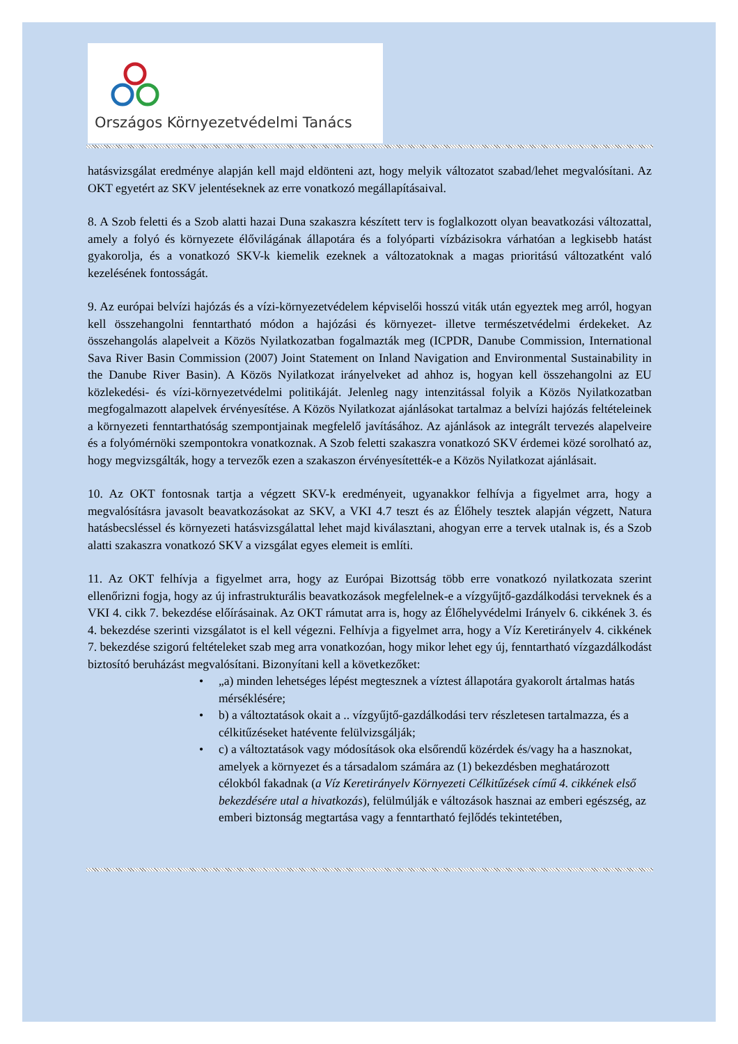Országos Környezetvédelmi Tanács
hatásvizsgálat eredménye alapján kell majd eldönteni azt, hogy melyik változatot szabad/lehet megvalósítani. Az OKT egyetért az SKV jelentéseknek az erre vonatkozó megállapításaival.
8. A Szob feletti és a Szob alatti hazai Duna szakaszra készített terv is foglalkozott olyan beavatkozási változattal, amely a folyó és környezete élővilágának állapotára és a folyóparti vízbázisokra várhatóan a legkisebb hatást gyakorolja, és a vonatkozó SKV-k kiemelik ezeknek a változatoknak a magas prioritású változatként való kezelésének fontosságát.
9. Az európai belvízi hajózás és a vízi-környezetvédelem képviselői hosszú viták után egyeztek meg arról, hogyan kell összehangolni fenntartható módon a hajózási és környezet- illetve természetvédelmi érdekeket. Az összehangolás alapelveit a Közös Nyilatkozatban fogalmazták meg (ICPDR, Danube Commission, International Sava River Basin Commission (2007) Joint Statement on Inland Navigation and Environmental Sustainability in the Danube River Basin). A Közös Nyilatkozat irányelveket ad ahhoz is, hogyan kell összehangolni az EU közlekedési- és vízi-környezetvédelmi politikáját. Jelenleg nagy intenzitással folyik a Közös Nyilatkozatban megfogalmazott alapelvek érvényesítése. A Közös Nyilatkozat ajánlásokat tartalmaz a belvízi hajózás feltételeinek a környezeti fenntarthatóság szempontjainak megfelelő javításához. Az ajánlások az integrált tervezés alapelveire és a folyómérnöki szempontokra vonatkoznak. A Szob feletti szakaszra vonatkozó SKV érdemei közé sorolható az, hogy megvizsgálták, hogy a tervezők ezen a szakaszon érvényesítették-e a Közös Nyilatkozat ajánlásait.
10. Az OKT fontosnak tartja a végzett SKV-k eredményeit, ugyanakkor felhívja a figyelmet arra, hogy a megvalósításra javasolt beavatkozásokat az SKV, a VKI 4.7 teszt és az Élőhely tesztek alapján végzett, Natura hatásbecsléssel és környezeti hatásvizsgálattal lehet majd kiválasztani, ahogyan erre a tervek utalnak is, és a Szob alatti szakaszra vonatkozó SKV a vizsgálat egyes elemeit is említi.
11. Az OKT felhívja a figyelmet arra, hogy az Európai Bizottság több erre vonatkozó nyilatkozata szerint ellenőrizni fogja, hogy az új infrastrukturális beavatkozások megfelelnek-e a vízgyűjtő-gazdálkodási terveknek és a VKI 4. cikk 7. bekezdése előírásainak. Az OKT rámutat arra is, hogy az Élőhelyvédelmi Irányelv 6. cikkének 3. és 4. bekezdése szerinti vizsgálatot is el kell végezni. Felhívja a figyelmet arra, hogy a Víz Keretirányelv 4. cikkének 7. bekezdése szigorú feltételeket szab meg arra vonatkozóan, hogy mikor lehet egy új, fenntartható vízgazdálkodást biztosító beruházást megvalósítani. Bizonyítani kell a következőket:
• „a) minden lehetséges lépést megtesznek a víztest állapotára gyakorolt ártalmas hatás mérséklésére;
• b) a változtatások okait a .. vízgyűjtő-gazdálkodási terv részletesen tartalmazza, és a célkitűzéseket hatévente felülvizsgálják;
• c) a változtatások vagy módosítások oka elsőrendű közérdek és/vagy ha a hasznokat, amelyek a környezet és a társadalom számára az (1) bekezdésben meghatározott célokból fakadnak (a Víz Keretirányelv Környezeti Célkitűzések című 4. cikkének első bekezdésére utal a hivatkozás), felülmúlják e változások hasznai az emberi egészség, az emberi biztonság megtartása vagy a fenntartható fejlődés tekintetében,